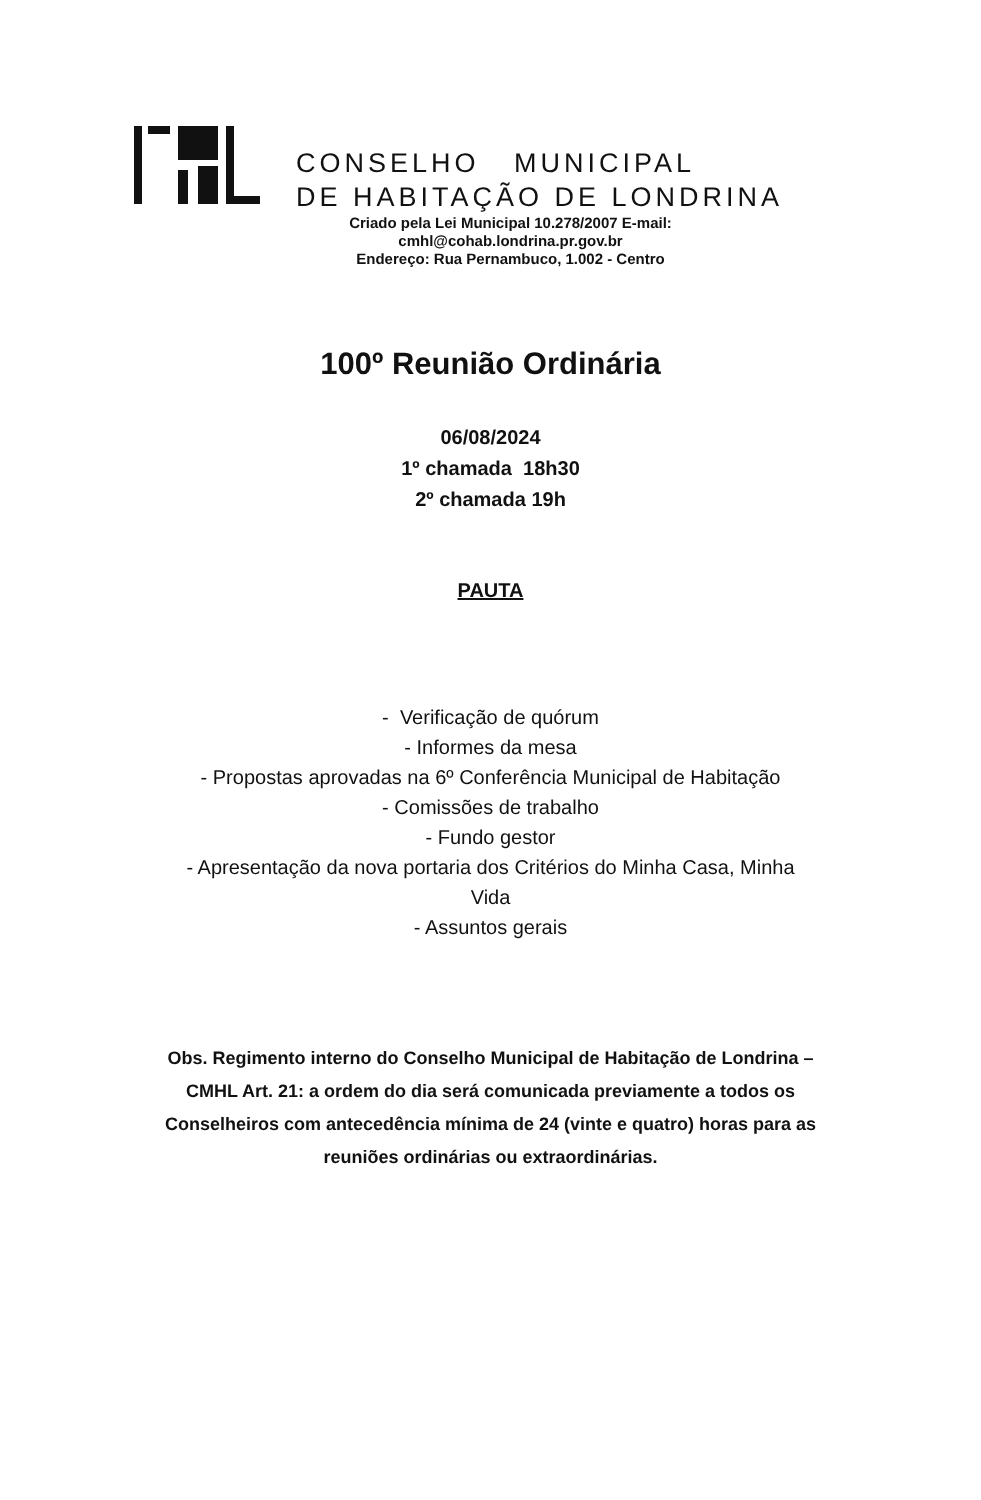CONSELHO MUNICIPAL
DE HABITAÇÃO DE LONDRINA
Criado pela Lei Municipal 10.278/2007 E-mail:
cmhl@cohab.londrina.pr.gov.br
Endereço: Rua Pernambuco, 1.002 - Centro
100º Reunião Ordinária
06/08/2024
1º chamada 18h30
2º chamada 19h
PAUTA
- Verificação de quórum
- Informes da mesa
- Propostas aprovadas na 6º Conferência Municipal de Habitação
- Comissões de trabalho
- Fundo gestor
- Apresentação da nova portaria dos Critérios do Minha Casa, Minha
Vida
- Assuntos gerais
Obs. Regimento interno do Conselho Municipal de Habitação de Londrina – CMHL Art. 21: a ordem do dia será comunicada previamente a todos os Conselheiros com antecedência mínima de 24 (vinte e quatro) horas para as reuniões ordinárias ou extraordinárias.